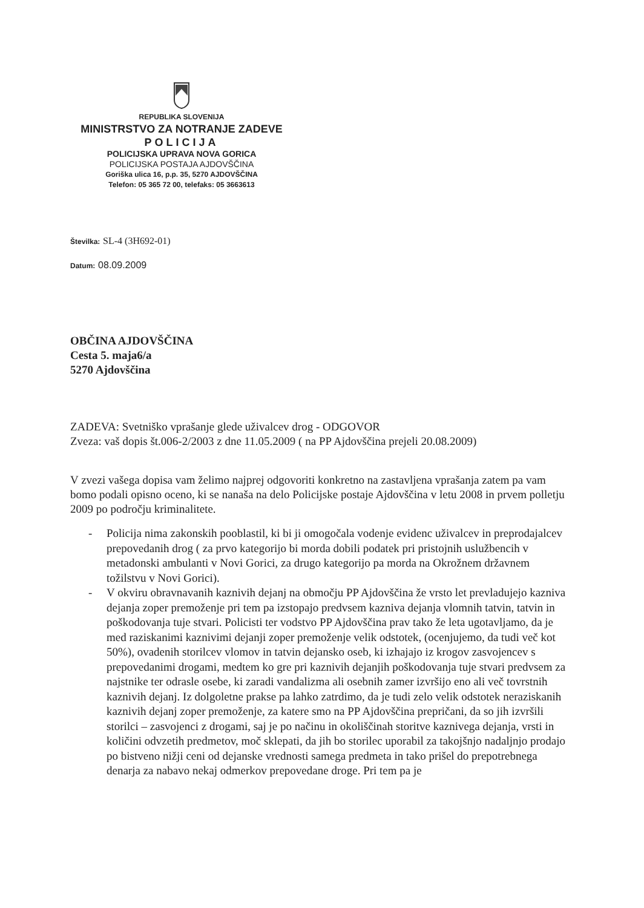REPUBLIKA SLOVENIJA
MINISTRSTVO ZA NOTRANJE ZADEVE
POLICIJA
POLICIJSKA UPRAVA NOVA GORICA
POLICIJSKA POSTAJA AJDOVŠČINA
Goriška ulica 16, p.p. 35, 5270 AJDOVŠČINA
Telefon: 05 365 72 00, telefaks: 05 3663613
Številka: SL-4 (3H692-01)
Datum: 08.09.2009
OBČINA AJDOVŠČINA
Cesta 5. maja6/a
5270 Ajdovščina
ZADEVA: Svetniško vprašanje glede uživalcev drog - ODGOVOR
Zveza: vaš dopis št.006-2/2003 z dne 11.05.2009 ( na PP Ajdovščina prejeli 20.08.2009)
V zvezi vašega dopisa vam želimo najprej odgovoriti konkretno na zastavljena vprašanja zatem pa vam bomo podali opisno oceno, ki se nanaša na delo Policijske postaje Ajdovščina v letu 2008 in prvem polletju 2009 po področju kriminalitete.
- Policija nima zakonskih pooblastil, ki bi ji omogočala vodenje evidenc uživalcev in preprodajalcev prepovedanih drog ( za prvo kategorijo bi morda dobili podatek pri pristojnih uslužbencih v metadonski ambulanti v Novi Gorici, za drugo kategorijo pa morda na Okrožnem državnem tožilstvu v Novi Gorici).
- V okviru obravnavanih kaznivih dejanj na območju PP Ajdovščina že vrsto let prevladujejo kazniva dejanja zoper premoženje pri tem pa izstopajo predvsem kazniva dejanja vlomnih tatvin, tatvin in poškodovanja tuje stvari. Policisti ter vodstvo PP Ajdovščina prav tako že leta ugotavljamo, da je med raziskanimi kaznivimi dejanji zoper premoženje velik odstotek, (ocenjujemo, da tudi več kot 50%), ovadenih storilcev vlomov in tatvin dejansko oseb, ki izhajajo iz krogov zasvojencev s prepovedanimi drogami, medtem ko gre pri kaznivih dejanjih poškodovanja tuje stvari predvsem za najstnike ter odrasle osebe, ki zaradi vandalizma ali osebnih zamer izvršijo eno ali več tovrstnih kaznivih dejanj. Iz dolgoletne prakse pa lahko zatrdimo, da je tudi zelo velik odstotek neraziskanih kaznivih dejanj zoper premoženje, za katere smo na PP Ajdovščina prepričani, da so jih izvršili storilci – zasvojenci z drogami, saj je po načinu in okoliščinah storitve kaznivega dejanja, vrsti in količini odvzetih predmetov, moč sklepati, da jih bo storilec uporabil za takojšnjo nadaljnjo prodajo po bistveno nižji ceni od dejanske vrednosti samega predmeta in tako prišel do prepotrebnega denarja za nabavo nekaj odmerkov prepovedane droge. Pri tem pa je